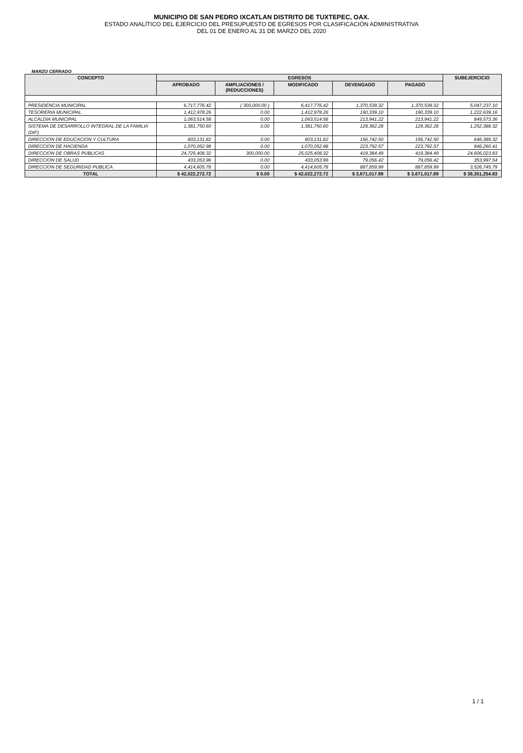MUNICIPIO DE SAN PEDRO IXCATLAN DISTRITO DE TUXTEPEC, OAX.
ESTADO ANALÍTICO DEL EJERCICIO DEL PRESUPUESTO DE EGRESOS POR CLASIFICACIÓN ADMINISTRATIVA
DEL 01 DE ENERO AL 31 DE MARZO DEL 2020
MARZO CERRADO
| CONCEPTO | EGRESOS | | | | | SUBEJERCICIO |
| --- | --- | --- | --- | --- | --- | --- |
| | APROBADO | AMPLIACIONES / (REDUCCIONES) | MODIFICADO | DEVENGADO | PAGADO | |
| PRESIDENCIA MUNICIPAL | 6,717,776.42 | ( 300,000.00 ) | 6,417,776.42 | 1,370,539.32 | 1,370,539.32 | 5,047,237.10 |
| TESORERIA MUNICIPAL | 1,412,978.26 | 0.00 | 1,412,978.26 | 190,339.10 | 190,339.10 | 1,222,639.16 |
| ALCALDIA MUNICIPAL | 1,063,514.58 | 0.00 | 1,063,514.58 | 213,941.22 | 213,941.22 | 849,573.36 |
| SISTEMA DE DESARROLLO INTEGRAL DE LA FAMILIA (DIF) | 1,381,750.60 | 0.00 | 1,381,750.60 | 129,362.28 | 129,362.28 | 1,252,388.32 |
| DIRECCION DE EDUCACION Y CULTURA | 803,131.82 | 0.00 | 803,131.82 | 156,742.50 | 156,742.50 | 646,389.32 |
| DIRECCION DE HACIENDA | 1,070,052.98 | 0.00 | 1,070,052.98 | 223,792.57 | 223,792.57 | 846,260.41 |
| DIRECCION DE OBRAS PUBLICAS | 24,725,408.32 | 300,000.00 | 25,025,408.32 | 419,384.49 | 419,384.49 | 24,606,023.83 |
| DIRECCION DE SALUD | 433,053.96 | 0.00 | 433,053.96 | 79,056.42 | 79,056.42 | 353,997.54 |
| DIRECCION DE SEGURIDAD PUBLICA | 4,414,605.78 | 0.00 | 4,414,605.78 | 887,859.99 | 887,859.99 | 3,526,745.79 |
| TOTAL | $ 42,022,272.72 | $ 0.00 | $ 42,022,272.72 | $ 3,671,017.89 | $ 3,671,017.89 | $ 38,351,254.83 |
1 / 1